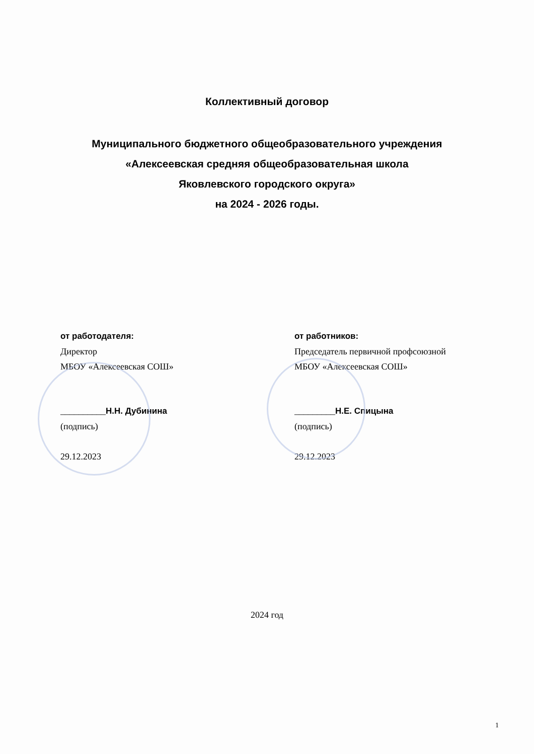Коллективный договор
Муниципального бюджетного общеобразовательного учреждения
«Алексеевская средняя общеобразовательная школа
Яковлевского городского округа»
на 2024 - 2026 годы.
от работодателя:
Директор
МБОУ «Алексеевская СОШ»
__________Н.Н. Дубинина
(подпись)
29.12.2023
от работников:
Председатель первичной профсоюзной
МБОУ «Алексеевская СОШ»
_________Н.Е. Спицына
(подпись)
29.12.2023
2024 год
1